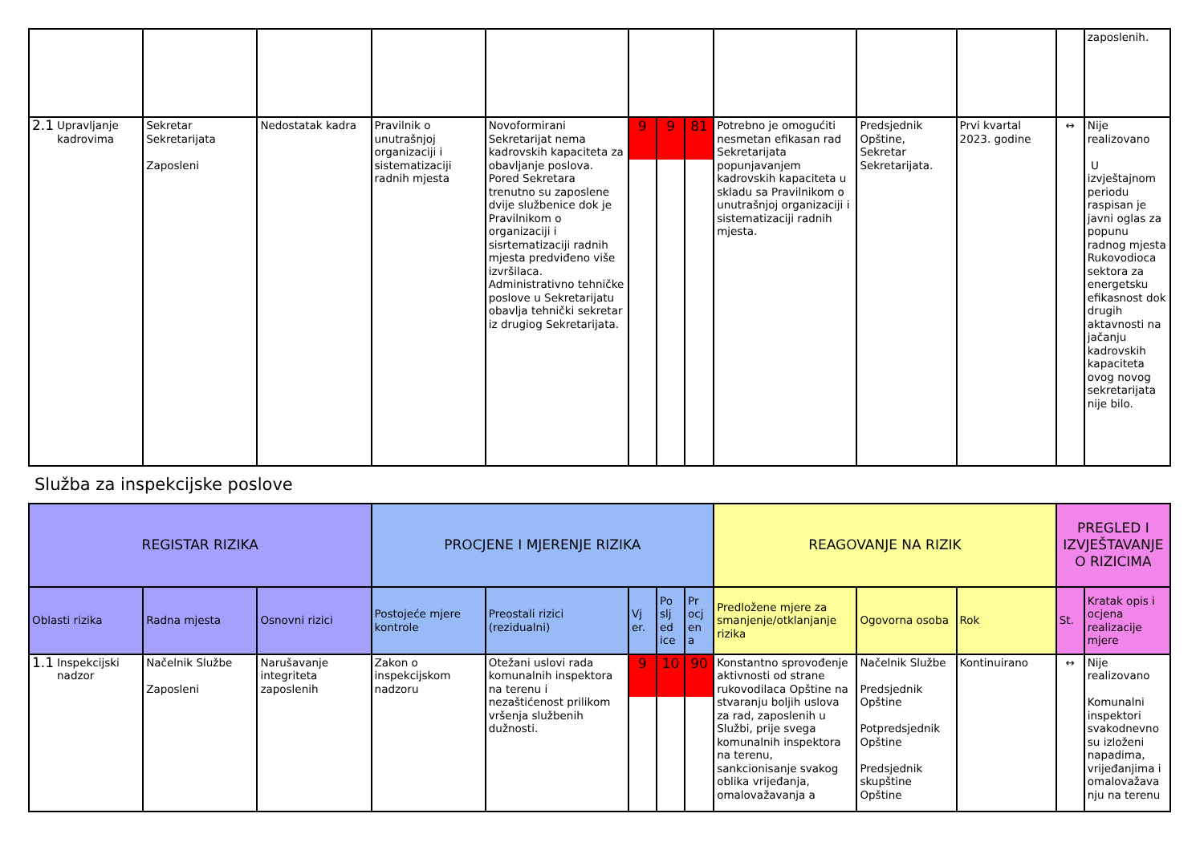| | | | | | | | | | | | | zaposlenih. |
| 2.1 Upravljanje kadrovima | Sekretar Sekretarijata Zaposleni | Nedostatak kadra | Pravilnik o unutrašnjoj organizaciji i sistematizaciji radnih mjesta | Novoformirani Sekretarijat nema kadrovskih kapaciteta za obavljanje poslova. Pored Sekretara trenutno su zaposlene dvije službenice dok je Pravilnikom o organizaciji i sisrtematizaciji radnih mjesta predviđeno više izvršilaca. Administrativno tehničke poslove u Sekretarijatu obavlja tehnički sekretar iz drugiog Sekretarijata. | 9 | 9 | 81 | Potrebno je omogućiti nesmetan efikasan rad Sekretarijata popunjavanjem kadrovskih kapaciteta u skladu sa Pravilnikom o unutrašnjoj organizaciji i sistematizaciji radnih mjesta. | Predsjednik Opštine, Sekretar Sekretarijata. | Prvi kvartal 2023. godine | ↔ | Nije realizovano U izvještajnom periodu raspisan je javni oglas za popunu radnog mjesta Rukovodioca sektora za energetsku efikasnost dok drugih aktavnosti na jačanju kadrovskih kapaciteta ovog novog sekretarijata nije bilo. |
Služba za inspekcijske poslove
| REGISTAR RIZIKA | | | PROCJENE I MJERENJE RIZIKA | | | | | REAGOVANJE NA RIZIK | | | PREGLED I IZVJEŠTAVANJE O RIZICIMA | |
| --- | --- | --- | --- | --- | --- | --- | --- | --- | --- | --- | --- | --- |
| Oblasti rizika | Radna mjesta | Osnovni rizici | Postojeće mjere kontrole | Preostali rizici (rezidualni) | Vj er. | Po slj ed ice | Pr ocj en a | Predložene mjere za smanjenje/otklanjanje rizika | Ogovorna osoba | Rok | St. | Kratak opis i ocjena realizacije mjere |
| 1.1 Inspekcijski nadzor | Načelnik Službe Zaposleni | Narušavanje integriteta zaposlenih | Zakon o inspekcijskom nadzoru | Otežani uslovi rada komunalnih inspektora na terenu i nezaštićenost prilikom vršenja službenih dužnosti. | 9 | 10 | 90 | Konstantno sprovođenje aktivnosti od strane rukovodilaca Opštine na stvaranju boljih uslova za rad, zaposlenih u Službi, prije svega komunalnih inspektora na terenu, sankcionisanje svakog oblika vrijeđanja, omalovažavanja a | Načelnik Službe Predsjednik Opštine Potpredsjednik Opštine Predsjednik skupštine Opštine | Kontinuirano | ↔ | Nije realizovano Komunalni inspektori svakodnevno su izloženi napadima, vrijeđanjima i omalovažava nju na terenu |